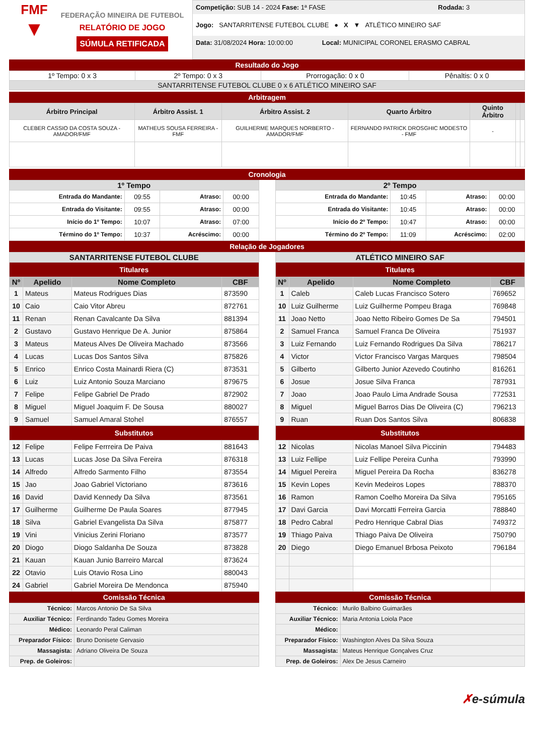FMF
▼
FEDERAÇÃO MINEIRA DE FUTEBOL
RELATÓRIO DE JOGO
SÚMULA RETIFICADA
Competição: SUB 14 - 2024 Fase: 1ª FASE Rodada: 3
Jogo: SANTARRITENSE FUTEBOL CLUBE ● X ▼ ATLÉTICO MINEIRO SAF
Data: 31/08/2024 Hora: 10:00:00 Local: MUNICIPAL CORONEL ERASMO CABRAL
Resultado do Jogo
| 1º Tempo: 0 x 3 | 2º Tempo: 0 x 3 | Prorrogação: 0 x 0 | Pênaltis: 0 x 0 |
| SANTARRITENSE FUTEBOL CLUBE 0 x 6 ATLÉTICO MINEIRO SAF | | | |
Arbitragem
| Árbitro Principal | Árbitro Assist. 1 | Árbitro Assist. 2 | Quarto Árbitro | Quinto Árbitro | | |
| --- | --- | --- | --- | --- | --- | --- |
| CLEBER CASSIO DA COSTA SOUZA - AMADOR/FMF | MATHEUS SOUSA FERREIRA - FMF | GUILHERME MARQUES NORBERTO - AMADOR/FMF | FERNANDO PATRICK DROSGHIC MODESTO - FMF | - | | |
Cronologia
| 1º Tempo | | | |
| --- | --- | --- | --- |
| Entrada do Mandante: | 09:55 | Atraso: | 00:00 |
| Entrada do Visitante: | 09:55 | Atraso: | 00:00 |
| Início do 1º Tempo: | 10:07 | Atraso: | 07:00 |
| Término do 1º Tempo: | 10:37 | Acréscimo: | 00:00 |
| 2º Tempo | | | |
| --- | --- | --- | --- |
| Entrada do Mandante: | 10:45 | Atraso: | 00:00 |
| Entrada do Visitante: | 10:45 | Atraso: | 00:00 |
| Início do 2º Tempo: | 10:47 | Atraso: | 00:00 |
| Término do 2º Tempo: | 11:09 | Acréscimo: | 02:00 |
Relação de Jogadores
| SANTARRITENSE FUTEBOL CLUBE | | | |
| --- | --- | --- | --- |
| Titulares | | | |
| Nº | Apelido | Nome Completo | CBF |
| 1 | Mateus | Mateus Rodrigues Dias | 873590 |
| 10 | Caio | Caio Vitor Abreu | 872761 |
| 11 | Renan | Renan Cavalcante Da Silva | 881394 |
| 2 | Gustavo | Gustavo Henrique De A. Junior | 875864 |
| 3 | Mateus | Mateus Alves De Oliveira Machado | 873566 |
| 4 | Lucas | Lucas Dos Santos Silva | 875826 |
| 5 | Enrico | Enrico Costa Mainardi Riera (C) | 873531 |
| 6 | Luiz | Luiz Antonio Souza Marciano | 879675 |
| 7 | Felipe | Felipe Gabriel De Prado | 872902 |
| 8 | Miguel | Miguel Joaquim F. De Sousa | 880027 |
| 9 | Samuel | Samuel Amaral Stohel | 876557 |
| Substitutos | | | |
| 12 | Felipe | Felipe Ferrreira De Paiva | 881643 |
| 13 | Lucas | Lucas Jose Da Silva Fereira | 876318 |
| 14 | Alfredo | Alfredo Sarmento Filho | 873554 |
| 15 | Jao | Joao Gabriel Victoriano | 873616 |
| 16 | David | David Kennedy Da Silva | 873561 |
| 17 | Guilherme | Guilherme De Paula Soares | 877945 |
| 18 | Silva | Gabriel Evangelista Da Silva | 875877 |
| 19 | Vini | Vinicius Zerini Floriano | 873577 |
| 20 | Diogo | Diogo Saldanha De Souza | 873828 |
| 21 | Kauan | Kauan Junio Barreiro Marcal | 873624 |
| 22 | Otavio | Luis Otavio Rosa Lino | 880043 |
| 24 | Gabriel | Gabriel Moreira De Mendonca | 875940 |
Comissão Técnica
| Técnico: | Marcos Antonio De Sa Silva |
| Auxiliar Técnico: | Ferdinando Tadeu Gomes Moreira |
| Médico: | Leonardo Peral Caliman |
| Preparador Físico: | Bruno Donisete Gervasio |
| Massagista: | Adriano Oliveira De Souza |
| Prep. de Goleiros: | |
| ATLÉTICO MINEIRO SAF | | | |
| --- | --- | --- | --- |
| Titulares | | | |
| Nº | Apelido | Nome Completo | CBF |
| 1 | Caleb | Caleb Lucas Francisco Sotero | 769652 |
| 10 | Luiz Guilherme | Luiz Guilherme Pompeu Braga | 769848 |
| 11 | Joao Netto | Joao Netto Ribeiro Gomes De Sa | 794501 |
| 2 | Samuel Franca | Samuel Franca De Oliveira | 751937 |
| 3 | Luiz Fernando | Luiz Fernando Rodrigues Da Silva | 786217 |
| 4 | Victor | Victor Francisco Vargas Marques | 798504 |
| 5 | Gilberto | Gilberto Junior Azevedo Coutinho | 816261 |
| 6 | Josue | Josue Silva Franca | 787931 |
| 7 | Joao | Joao Paulo Lima Andrade Sousa | 772531 |
| 8 | Miguel | Miguel Barros Dias De Oliveira (C) | 796213 |
| 9 | Ruan | Ruan Dos Santos Silva | 806838 |
| Substitutos | | | |
| 12 | Nicolas | Nicolas Manoel Silva Piccinin | 794483 |
| 13 | Luiz Fellipe | Luiz Fellipe Pereira Cunha | 793990 |
| 14 | Miguel Pereira | Miguel Pereira Da Rocha | 836278 |
| 15 | Kevin Lopes | Kevin Medeiros Lopes | 788370 |
| 16 | Ramon | Ramon Coelho Moreira Da Silva | 795165 |
| 17 | Davi Garcia | Davi Morcatti Ferreira Garcia | 788840 |
| 18 | Pedro Cabral | Pedro Henrique Cabral Dias | 749372 |
| 19 | Thiago Paiva | Thiago Paiva De Oliveira | 750790 |
| 20 | Diego | Diego Emanuel Brbosa Peixoto | 796184 |
Comissão Técnica
| Técnico: | Murilo Balbino Guimarães |
| Auxiliar Técnico: | Maria Antonia Loiola Pace |
| Médico: | |
| Preparador Físico: | Washington Alves Da Silva Souza |
| Massagista: | Mateus Henrique Gonçalves Cruz |
| Prep. de Goleiros: | Alex De Jesus Carneiro |
✗e-súmula